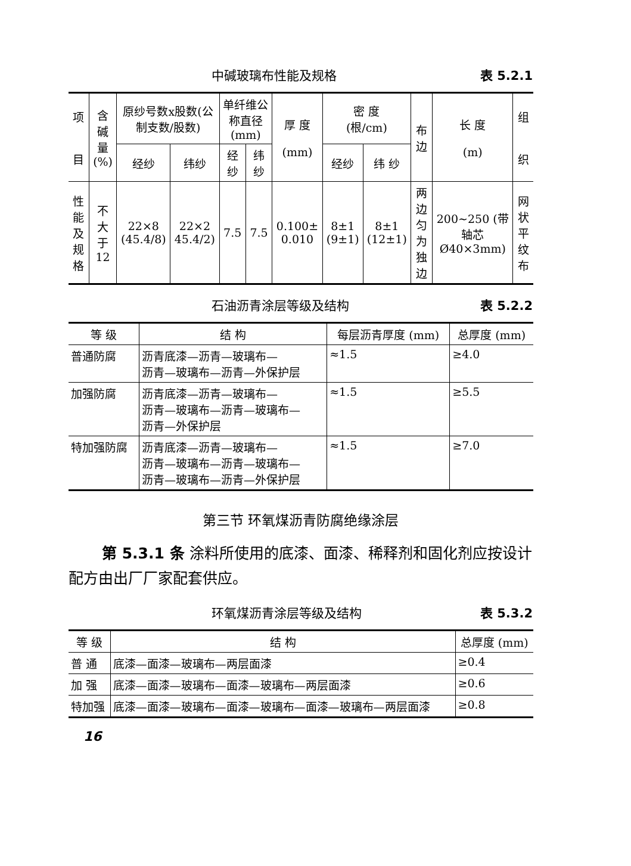中碱玻璃布性能及规格 表 5.2.1
| 项 目 | 含 碱量 (%) | 原纱号数x股数(公制支数/股数) | | 单纤维公称直径(mm) | | 厚 度 (mm) | 密 度 (根/cm) | | 布边 | 长 度 (m) | 组 织 |
| --- | --- | --- | --- | --- | --- | --- | --- | --- | --- | --- | --- |
| | | 经纱 | 纬纱 | 经纱 | 纬纱 | | 经纱 | 纬 纱 | | | |
| 性能及规格 | 不大于 12 | 22×8 (45.4/8) | 22×2 45.4/2) | 7.5 | 7.5 | 0.100± 0.010 | 8±1 (9±1) | 8±1 (12±1) | 两边匀为独边 | 200~250 (带轴芯 Ø40×3mm) | 网状平纹布 |
石油沥青涂层等级及结构 表 5.2.2
| 等 级 | 结 构 | 每层沥青厚度 (mm) | 总厚度 (mm) |
| --- | --- | --- | --- |
| 普通防腐 | 沥青底漆—沥青—玻璃布— 沥青—玻璃布—沥青—外保护层 | ≈1.5 | ≥4.0 |
| 加强防腐 | 沥青底漆—沥青—玻璃布— 沥青—玻璃布—沥青—玻璃布— 沥青—外保护层 | ≈1.5 | ≥5.5 |
| 特加强防腐 | 沥青底漆—沥青—玻璃布— 沥青—玻璃布—沥青—玻璃布— 沥青—玻璃布—沥青—外保护层 | ≈1.5 | ≥7.0 |
第三节 环氧煤沥青防腐绝缘涂层
第 5.3.1 条 涂料所使用的底漆、面漆、稀释剂和固化剂应按设计配方由出厂厂家配套供应。
环氧煤沥青涂层等级及结构 表 5.3.2
| 等 级 | 结 构 | 总厚度 (mm) |
| --- | --- | --- |
| 普 通 | 底漆—面漆—玻璃布—两层面漆 | ≥0.4 |
| 加 强 | 底漆—面漆—玻璃布—面漆—玻璃布—两层面漆 | ≥0.6 |
| 特加强 | 底漆—面漆—玻璃布—面漆—玻璃布—面漆—玻璃布—两层面漆 | ≥0.8 |
16